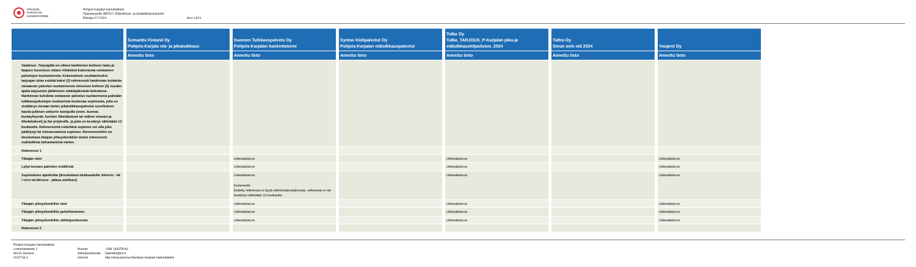POHJOIS-
KARJALAN
HANKINTATOIMI
Pohjois-Karjalan hankintatoimi
Tarjouspyyntö 485762 / Etätulkkaus- ja pikatulkkauspalvelut
Päiväys 9.7.2024
Sivu 14/21
| | Semantix Finland Oy Pohjois-Karjala etä- ja pikatulkkaus | Suomen Tulkkauspalvelu Oy Pohjois-Karjalan hankintatoimi | Syntax Kielipalvelut Oy Pohjois-Karjalan etätulkkauspalvelut | Tulka Oy Tulka_TARJOUS_P-Karjalan pika-ja etätulkkauskilpailutus_2024 | Tultra Oy Sinun sote etä 2024 | Youpret Oy |
| --- | --- | --- | --- | --- | --- | --- |
| | Annettu tieto | Annettu tieto | Annettu tieto | Annettu tieto | Annettu tieto | Annettu tieto |
| Vaatimus: Tarjoajalla on oltava hankinnan kohteen laatu ja laajuus huomioon ottaen riittävästi kokemusta vastaavien palvelujen tuottamisesta. Kokemuksen osoittamiseksi tarjoajan tulee esittää kaksi (2) referenssiä hankinnan kohdetta vastaavan palvelun tuottamisesta viimeisen kolmen (3) vuoden ajalta tarjousten jättämisen määräpäivästä laskettuna. Hankinnan kohdetta vastaavan palvelun tuottamisena pidetään tulkkauspalvelujen tuottamista koskevaa sopimusta, joka on sisältänyt vieraan kielen pikatulkkauspalvelut sovelluksen kautta julkisen sektorin toimijoille (esim. kunnat, kuntayhtymät, kuntien liikelaitokset tai valtion virastot ja liikelaitokset) ja /tai yrityksille, ja joka on kestänyt vähintään 12 kuukautta. Referenssinä esitettävä sopimus voi olla joko päättynyt tai voimassaoleva sopimus. Rererenssiehin on ilmoitettava tilaajan yhteyshenkilön tiedot referenssin mahdollista tarkastamista varten. | | | | | | |
| Referenssi 1 | | | | | | |
| Tilaajan nimi | | Liikesalaisuus | | Liikesalaisuus | | Liikesalaisuus |
| Lyhyt kuvaus palvelun sisällöstä | | Liikesalaisuus | | Liikesalaisuus | | Liikesalaisuus |
| Sopimuksen ajankohta (ilmoitettava tarkkuudella: kk/vvvv - kk / vvvv tai kk/vvvv - jatkuu edelleen) | | Liikesalaisuus Kommentti: Esitetty referenssi ei täytä vähimmäisvaatimusta, referenssi ei ole kestänyt vähintään 12 kuukautta | | Liikesalaisuus | | Liikesalaisuus |
| Tilaajan yhteyshenkilön nimi | | Liikesalaisuus | | Liikesalaisuus | | Liikesalaisuus |
| Tilaajan yhteyshenkilön puhelinnumero | | Liikesalaisuus | | Liikesalaisuus | | Liikesalaisuus |
| Tilaajan yhteyshenkilön sähköpostiosoite | | Liikesalaisuus | | Liikesalaisuus | | Liikesalaisuus |
| Referenssi 2 | | | | | | |
Pohjois-Karjalan hankintatoimi
Linnunlahdentie 2
80110 Joensuu
0242746-2
Puhelin
Sähköpostiosoite
Internet
+358 133375046
hankinta@jns.fi
http://www.joensuu.fi/pohjois-karjalan-hankintatoimi